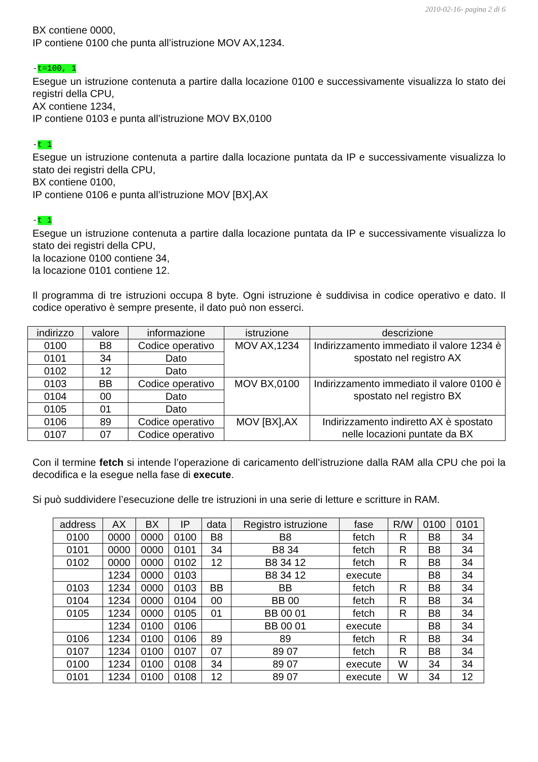2010-02-16- pagina 2 di 6
BX contiene 0000,
IP contiene 0100 che punta all’istruzione MOV AX,1234.
-t=100, 1
Esegue un istruzione contenuta a partire dalla locazione 0100 e successivamente visualizza lo stato dei registri della CPU,
AX contiene 1234,
IP contiene 0103 e punta all’istruzione MOV BX,0100
-t 1
Esegue un istruzione contenuta a partire dalla locazione puntata da IP e successivamente visualizza lo stato dei registri della CPU,
BX contiene 0100,
IP contiene 0106 e punta all’istruzione MOV [BX],AX
-t 1
Esegue un istruzione contenuta a partire dalla locazione puntata da IP e successivamente visualizza lo stato dei registri della CPU,
la locazione 0100 contiene 34,
la locazione 0101 contiene 12.
Il programma di tre istruzioni occupa 8 byte. Ogni istruzione è suddivisa in codice operativo e dato. Il codice operativo è sempre presente, il dato può non esserci.
| indirizzo | valore | informazione | istruzione | descrizione |
| --- | --- | --- | --- | --- |
| 0100 | B8 | Codice operativo | MOV AX,1234 | Indirizzamento immediato il valore 1234 è spostato nel registro AX |
| 0101 | 34 | Dato | | |
| 0102 | 12 | Dato | | |
| 0103 | BB | Codice operativo | MOV BX,0100 | Indirizzamento immediato il valore 0100 è spostato nel registro BX |
| 0104 | 00 | Dato | | |
| 0105 | 01 | Dato | | |
| 0106 | 89 | Codice operativo | MOV [BX],AX | Indirizzamento indiretto AX è spostato nelle locazioni puntate da BX |
| 0107 | 07 | Codice operativo | | |
Con il termine fetch si intende l’operazione di caricamento dell’istruzione dalla RAM alla CPU che poi la decodifica e la esegue nella fase di execute.
Si può suddividere l’esecuzione delle tre istruzioni in una serie di letture e scritture in RAM.
| address | AX | BX | IP | data | Registro istruzione | fase | R/W | 0100 | 0101 |
| --- | --- | --- | --- | --- | --- | --- | --- | --- | --- |
| 0100 | 0000 | 0000 | 0100 | B8 | B8 | fetch | R | B8 | 34 |
| 0101 | 0000 | 0000 | 0101 | 34 | B8 34 | fetch | R | B8 | 34 |
| 0102 | 0000 | 0000 | 0102 | 12 | B8 34 12 | fetch | R | B8 | 34 |
| | 1234 | 0000 | 0103 | | B8 34 12 | execute | | B8 | 34 |
| 0103 | 1234 | 0000 | 0103 | BB | BB | fetch | R | B8 | 34 |
| 0104 | 1234 | 0000 | 0104 | 00 | BB 00 | fetch | R | B8 | 34 |
| 0105 | 1234 | 0000 | 0105 | 01 | BB 00 01 | fetch | R | B8 | 34 |
| | 1234 | 0100 | 0106 | | BB 00 01 | execute | | B8 | 34 |
| 0106 | 1234 | 0100 | 0106 | 89 | 89 | fetch | R | B8 | 34 |
| 0107 | 1234 | 0100 | 0107 | 07 | 89 07 | fetch | R | B8 | 34 |
| 0100 | 1234 | 0100 | 0108 | 34 | 89 07 | execute | W | 34 | 34 |
| 0101 | 1234 | 0100 | 0108 | 12 | 89 07 | execute | W | 34 | 12 |